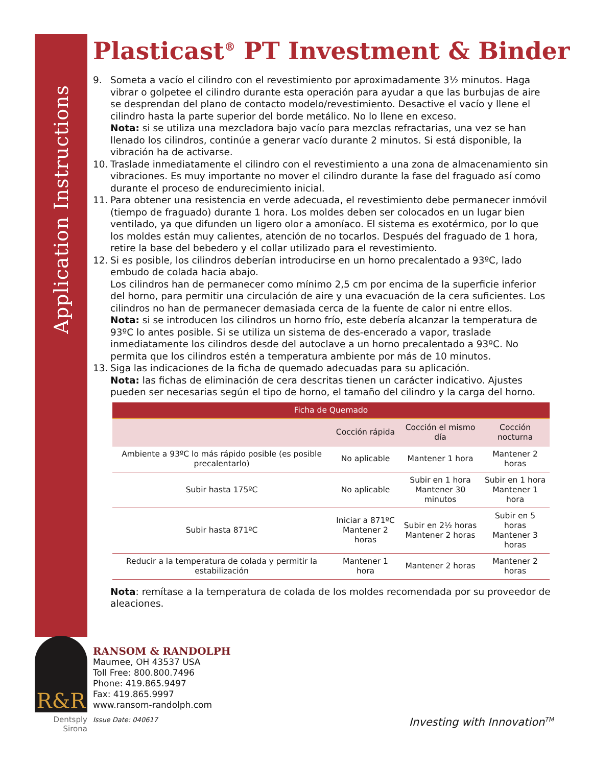Application Instructions
R&R
Dentsply Sirona
Plasticast<sup>®</sup> PT Investment & Binder
9. Someta a vacío el cilindro con el revestimiento por aproximadamente 3½ minutos. Haga vibrar o golpetee el cilindro durante esta operación para ayudar a que las burbujas de aire se desprendan del plano de contacto modelo/revestimiento. Desactive el vacío y llene el cilindro hasta la parte superior del borde metálico. No lo llene en exceso.
Nota: si se utiliza una mezcladora bajo vacío para mezclas refractarias, una vez se han llenado los cilindros, continúe a generar vacío durante 2 minutos. Si está disponible, la vibración ha de activarse.
10. Traslade inmediatamente el cilindro con el revestimiento a una zona de almacenamiento sin vibraciones. Es muy importante no mover el cilindro durante la fase del fraguado así como durante el proceso de endurecimiento inicial.
11. Para obtener una resistencia en verde adecuada, el revestimiento debe permanecer inmóvil (tiempo de fraguado) durante 1 hora. Los moldes deben ser colocados en un lugar bien ventilado, ya que difunden un ligero olor a amoníaco. El sistema es exotérmico, por lo que los moldes están muy calientes, atención de no tocarlos. Después del fraguado de 1 hora, retire la base del bebedero y el collar utilizado para el revestimiento.
12. Si es posible, los cilindros deberían introducirse en un horno precalentado a 93ºC, lado embudo de colada hacia abajo.
Los cilindros han de permanecer como mínimo 2,5 cm por encima de la superficie inferior del horno, para permitir una circulación de aire y una evacuación de la cera suficientes. Los cilindros no han de permanecer demasiada cerca de la fuente de calor ni entre ellos.
Nota: si se introducen los cilindros un horno frío, este debería alcanzar la temperatura de 93ºC lo antes posible. Si se utiliza un sistema de des-encerado a vapor, traslade inmediatamente los cilindros desde del autoclave a un horno precalentado a 93ºC. No permita que los cilindros estén a temperatura ambiente por más de 10 minutos.
13. Siga las indicaciones de la ficha de quemado adecuadas para su aplicación.
Nota: las fichas de eliminación de cera descritas tienen un carácter indicativo. Ajustes pueden ser necesarias según el tipo de horno, el tamaño del cilindro y la carga del horno.
| Ficha de Quemado | | | |
| --- | --- | --- | --- |
| | Cocción rápida | Cocción el mismo día | Cocción nocturna |
| Ambiente a 93ºC lo más rápido posible (es posible precalentarlo) | No aplicable | Mantener 1 hora | Mantener 2 horas |
| Subir hasta 175ºC | No aplicable | Subir en 1 hora Mantener 30 minutos | Subir en 1 hora Mantener 1 hora |
| Subir hasta 871ºC | Iniciar a 871ºC Mantener 2 horas | Subir en 2½ horas Mantener 2 horas | Subir en 5 horas Mantener 3 horas |
| Reducir a la temperatura de colada y permitir la estabilización | Mantener 1 hora | Mantener 2 horas | Mantener 2 horas |
Nota: remítase a la temperatura de colada de los moldes recomendada por su proveedor de aleaciones.
RANSOM & RANDOLPH
Maumee, OH 43537 USA
Toll Free: 800.800.7496
Phone: 419.865.9497
Fax: 419.865.9997
www.ransom-randolph.com
Issue Date: 040617
Investing with Innovation<sup>TM</sup>